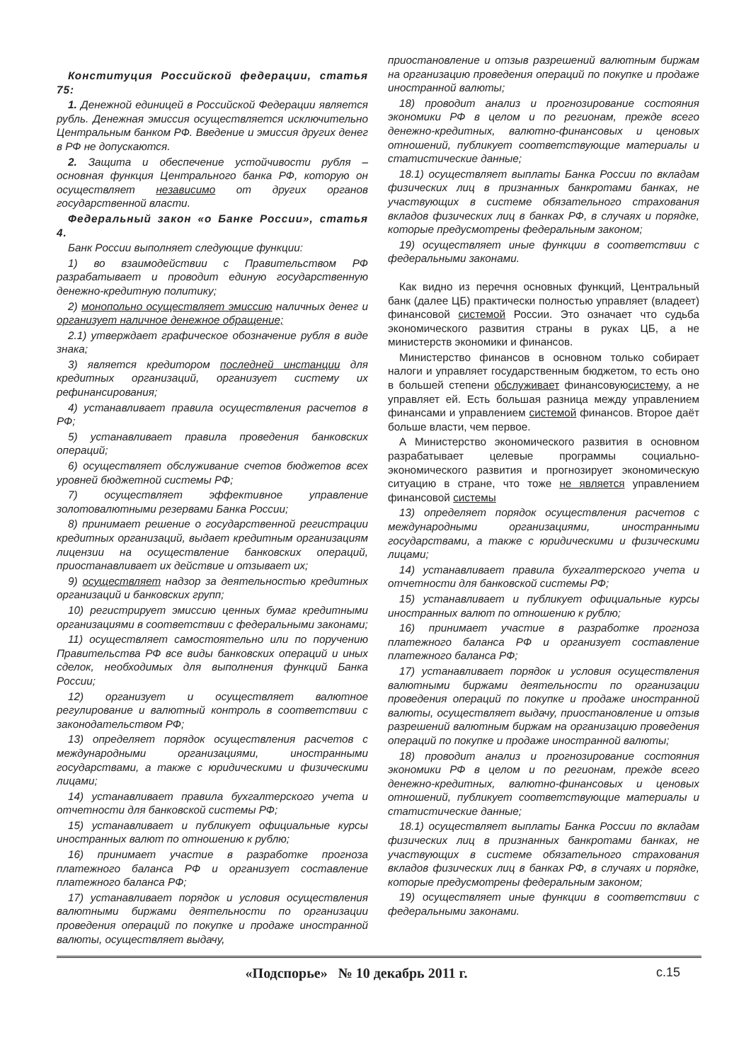Конституция Российской федерации, статья 75:
1. Денежной единицей в Российской Федерации является рубль. Денежная эмиссия осуществляется исключительно Центральным банком РФ. Введение и эмиссия других денег в РФ не допускаются.
2. Защита и обеспечение устойчивости рубля – основная функция Центрального банка РФ, которую он осуществляет независимо от других органов государственной власти.
Федеральный закон «о Банке России», статья 4.
Банк России выполняет следующие функции:
1) во взаимодействии с Правительством РФ разрабатывает и проводит единую государственную денежно-кредитную политику;
2) монопольно осуществляет эмиссию наличных денег и организует наличное денежное обращение;
2.1) утверждает графическое обозначение рубля в виде знака;
3) является кредитором последней инстанции для кредитных организаций, организует систему их рефинансирования;
4) устанавливает правила осуществления расчетов в РФ;
5) устанавливает правила проведения банковских операций;
6) осуществляет обслуживание счетов бюджетов всех уровней бюджетной системы РФ;
7) осуществляет эффективное управление золотовалютными резервами Банка России;
8) принимает решение о государственной регистрации кредитных организаций, выдает кредитным организациям лицензии на осуществление банковских операций, приостанавливает их действие и отзывает их;
9) осуществляет надзор за деятельностью кредитных организаций и банковских групп;
10) регистрирует эмиссию ценных бумаг кредитными организациями в соответствии с федеральными законами;
11) осуществляет самостоятельно или по поручению Правительства РФ все виды банковских операций и иных сделок, необходимых для выполнения функций Банка России;
12) организует и осуществляет валютное регулирование и валютный контроль в соответствии с законодательством РФ;
13) определяет порядок осуществления расчетов с международными организациями, иностранными государствами, а также с юридическими и физическими лицами;
14) устанавливает правила бухгалтерского учета и отчетности для банковской системы РФ;
15) устанавливает и публикует официальные курсы иностранных валют по отношению к рублю;
16) принимает участие в разработке прогноза платежного баланса РФ и организует составление платежного баланса РФ;
17) устанавливает порядок и условия осуществления валютными биржами деятельности по организации проведения операций по покупке и продаже иностранной валюты, осуществляет выдачу,
приостановление и отзыв разрешений валютным биржам на организацию проведения операций по покупке и продаже иностранной валюты;
18) проводит анализ и прогнозирование состояния экономики РФ в целом и по регионам, прежде всего денежно-кредитных, валютно-финансовых и ценовых отношений, публикует соответствующие материалы и статистические данные;
18.1) осуществляет выплаты Банка России по вкладам физических лиц в признанных банкротами банках, не участвующих в системе обязательного страхования вкладов физических лиц в банках РФ, в случаях и порядке, которые предусмотрены федеральным законом;
19) осуществляет иные функции в соответствии с федеральными законами.
Как видно из перечня основных функций, Центральный банк (далее ЦБ) практически полностью управляет (владеет) финансовой системой России. Это означает что судьба экономического развития страны в руках ЦБ, а не министерств экономики и финансов.
Министерство финансов в основном только собирает налоги и управляет государственным бюджетом, то есть оно в большей степени обслуживает финансовуюсистему, а не управляет ей. Есть большая разница между управлением финансами и управлением системой финансов. Второе даёт больше власти, чем первое.
А Министерство экономического развития в основном разрабатывает целевые программы социально-экономического развития и прогнозирует экономическую ситуацию в стране, что тоже не является управлением финансовой системы
13) определяет порядок осуществления расчетов с международными организациями, иностранными государствами, а также с юридическими и физическими лицами;
14) устанавливает правила бухгалтерского учета и отчетности для банковской системы РФ;
15) устанавливает и публикует официальные курсы иностранных валют по отношению к рублю;
16) принимает участие в разработке прогноза платежного баланса РФ и организует составление платежного баланса РФ;
17) устанавливает порядок и условия осуществления валютными биржами деятельности по организации проведения операций по покупке и продаже иностранной валюты, осуществляет выдачу, приостановление и отзыв разрешений валютным биржам на организацию проведения операций по покупке и продаже иностранной валюты;
18) проводит анализ и прогнозирование состояния экономики РФ в целом и по регионам, прежде всего денежно-кредитных, валютно-финансовых и ценовых отношений, публикует соответствующие материалы и статистические данные;
18.1) осуществляет выплаты Банка России по вкладам физических лиц в признанных банкротами банках, не участвующих в системе обязательного страхования вкладов физических лиц в банках РФ, в случаях и порядке, которые предусмотрены федеральным законом;
19) осуществляет иные функции в соответствии с федеральными законами.
«Подспорье» № 10 декабрь 2011 г.
с.15